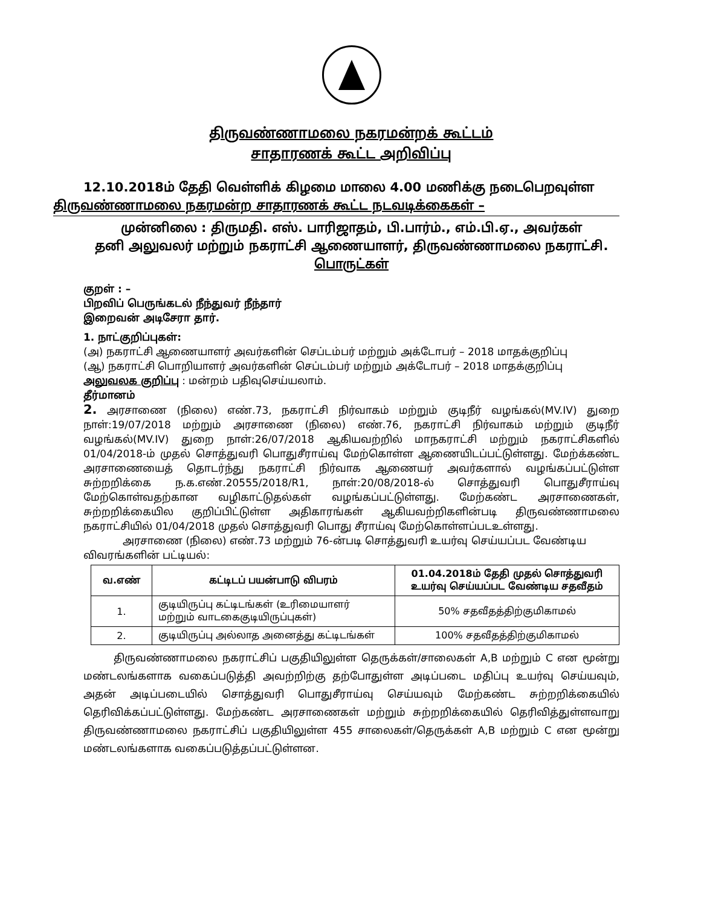திருவண்ணாமலை நகரமன்றக் கூட்டம்
சாதாரணக் கூட்ட அறிவிப்பு
12.10.2018ம் தேதி வெள்ளிக் கிழமை மாலை 4.00 மணிக்கு நடைபெறவுள்ள திருவண்ணாமலை நகரமன்ற சாதாரணக் கூட்ட நடவடிக்கைகள் –
முன்னிலை : திருமதி. எஸ். பாரிஜாதம், பி.பார்ம்., எம்.பி.ஏ., அவர்கள்
தனி அலுவலர் மற்றும் நகராட்சி ஆணையாளர், திருவண்ணாமலை நகராட்சி.
பொருட்கள்
குறள் : –
பிறவிப் பெருங்கடல் நீந்துவர் நீந்தார்
இறைவன் அடிசேரா தார்.
1. நாட்குறிப்புகள்:
(அ) நகராட்சி ஆணையாளர் அவர்களின் செப்டம்பர் மற்றும் அக்டோபர் – 2018 மாதக்குறிப்பு
(ஆ) நகராட்சி பொறியாளர் அவர்களின் செப்டம்பர் மற்றும் அக்டோபர் – 2018 மாதக்குறிப்பு
அலுவலக குறிப்பு : மன்றம் பதிவுசெய்யலாம்.
தீர்மானம்
2. அரசாணை (நிலை) எண்.73, நகராட்சி நிர்வாகம் மற்றும் குடிநீர் வழங்கல்(MV.IV) துறை நாள்:19/07/2018 மற்றும் அரசாணை (நிலை) எண்.76, நகராட்சி நிர்வாகம் மற்றும் குடிநீர் வழங்கல்(MV.IV) துறை நாள்:26/07/2018 ஆகியவற்றில் மாநகராட்சி மற்றும் நகராட்சிகளில் 01/04/2018-ம் முதல் சொத்துவரி பொதுசீராய்வு மேற்கொள்ள ஆணையிடப்பட்டுள்ளது. மேற்க்கண்ட அரசாணையைத் தொடர்ந்து நகராட்சி நிர்வாக ஆணையர் அவர்களால் வழங்கப்பட்டுள்ள சுற்றறிக்கை ந.க.எண்.20555/2018/R1, நாள்:20/08/2018-ல் சொத்துவரி பொதுசீராய்வு மேற்கொள்வதற்கான வழிகாட்டுதல்கள் வழங்கப்பட்டுள்ளது. மேற்கண்ட அரசாணைகள், சுற்றறிக்கையில குறிப்பிட்டுள்ள அதிகாரங்கள் ஆகியவற்றிகளின்படி திருவண்ணாமலை நகராட்சியில் 01/04/2018 முதல் சொத்துவரி பொது சீராய்வு மேற்கொள்ளப்படஉள்ளது.
அரசாணை (நிலை) எண்.73 மற்றும் 76-ன்படி சொத்துவரி உயர்வு செய்யப்பட வேண்டிய விவரங்களின் பட்டியல்:
| வ.எண் | கட்டிடப் பயன்பாடு விபரம் | 01.04.2018ம் தேதி முதல் சொத்துவரி உயர்வு செய்யப்பட வேண்டிய சதவீதம் |
| --- | --- | --- |
| 1. | குடியிருப்பு கட்டிடங்கள் (உரிமையாளர் மற்றும் வாடகைகுடியிருப்புகள்) | 50% சதவீதத்திற்குமிகாமல் |
| 2. | குடியிருப்பு அல்லாத அனைத்து கட்டிடங்கள் | 100% சதவீதத்திற்குமிகாமல் |
திருவண்ணாமலை நகராட்சிப் பகுதியிலுள்ள தெருக்கள்/சாலைகள் A,B மற்றும் C என மூன்று மண்டலங்களாக வகைப்படுத்தி அவற்றிற்கு தற்போதுள்ள அடிப்படை மதிப்பு உயர்வு செய்யவும், அதன் அடிப்படையில் சொத்துவரி பொதுசீராய்வு செய்யவும் மேற்கண்ட சுற்றறிக்கையில் தெரிவிக்கப்பட்டுள்ளது. மேற்கண்ட அரசாணைகள் மற்றும் சுற்றறிக்கையில் தெரிவித்துள்ளவாறு திருவண்ணாமலை நகராட்சிப் பகுதியிலுள்ள 455 சாலைகள்/தெருக்கள் A,B மற்றும் C என மூன்று மண்டலங்களாக வகைப்படுத்தப்பட்டுள்ளன.